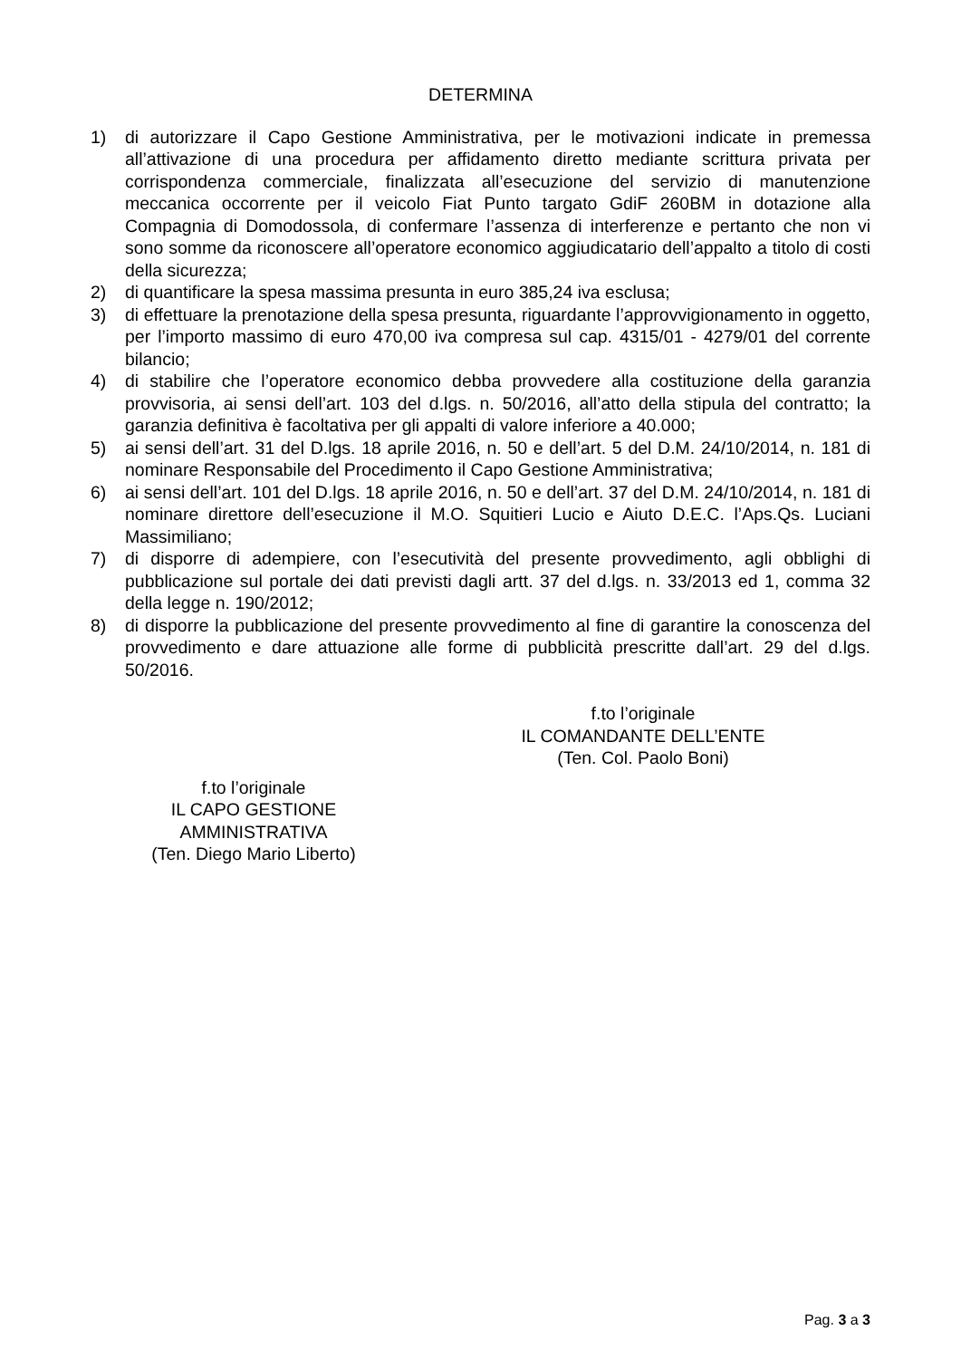DETERMINA
1) di autorizzare il Capo Gestione Amministrativa, per le motivazioni indicate in premessa all’attivazione di una procedura per affidamento diretto mediante scrittura privata per corrispondenza commerciale, finalizzata all’esecuzione del servizio di manutenzione meccanica occorrente per il veicolo Fiat Punto targato GdiF 260BM in dotazione alla Compagnia di Domodossola, di confermare l’assenza di interferenze e pertanto che non vi sono somme da riconoscere all’operatore economico aggiudicatario dell’appalto a titolo di costi della sicurezza;
2) di quantificare la spesa massima presunta in euro 385,24 iva esclusa;
3) di effettuare la prenotazione della spesa presunta, riguardante l’approvvigionamento in oggetto, per l’importo massimo di euro 470,00 iva compresa sul cap. 4315/01 - 4279/01 del corrente bilancio;
4) di stabilire che l’operatore economico debba provvedere alla costituzione della garanzia provvisoria, ai sensi dell’art. 103 del d.lgs. n. 50/2016, all’atto della stipula del contratto; la garanzia definitiva è facoltativa per gli appalti di valore inferiore a 40.000;
5) ai sensi dell’art. 31 del D.lgs. 18 aprile 2016, n. 50 e dell’art. 5 del D.M. 24/10/2014, n. 181 di nominare Responsabile del Procedimento il Capo Gestione Amministrativa;
6) ai sensi dell’art. 101 del D.lgs. 18 aprile 2016, n. 50 e dell’art. 37 del D.M. 24/10/2014, n. 181 di nominare direttore dell’esecuzione il M.O. Squitieri Lucio e Aiuto D.E.C. l’Aps.Qs. Luciani Massimiliano;
7) di disporre di adempiere, con l’esecutività del presente provvedimento, agli obblighi di pubblicazione sul portale dei dati previsti dagli artt. 37 del d.lgs. n. 33/2013 ed 1, comma 32 della legge n. 190/2012;
8) di disporre la pubblicazione del presente provvedimento al fine di garantire la conoscenza del provvedimento e dare attuazione alle forme di pubblicità prescritte dall’art. 29 del d.lgs. 50/2016.
f.to l’originale
IL COMANDANTE DELL’ENTE
(Ten. Col. Paolo Boni)
f.to l’originale
IL CAPO GESTIONE AMMINISTRATIVA
(Ten. Diego Mario Liberto)
Pag. 3 a 3